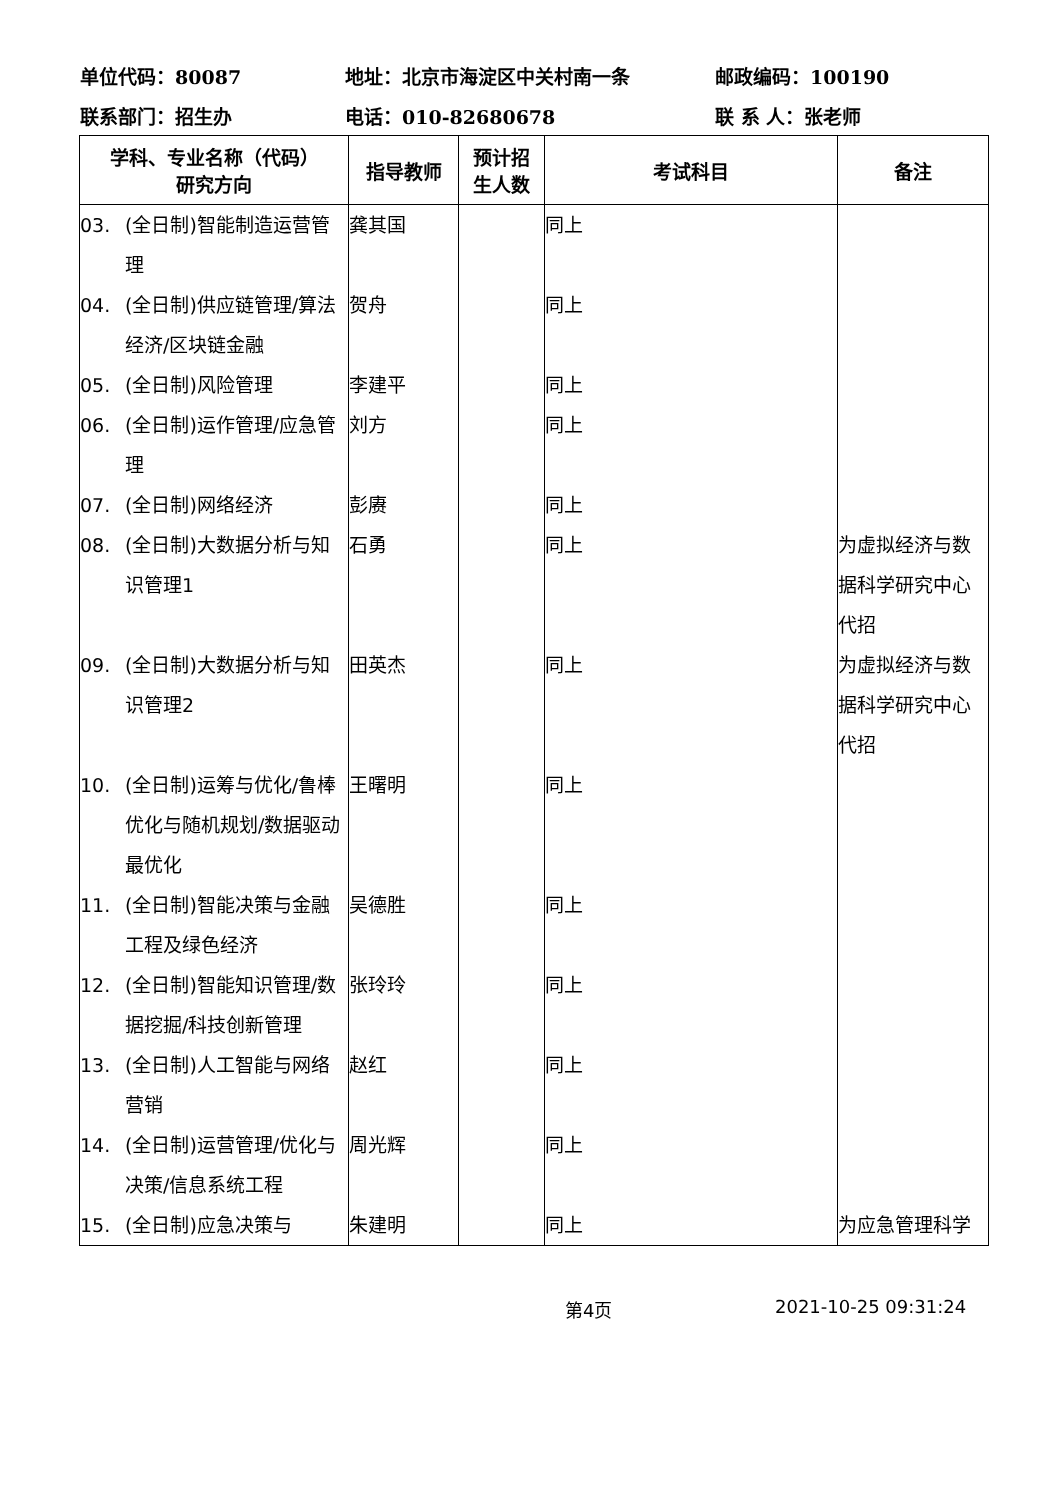单位代码：80087 地址：北京市海淀区中关村南一条 邮政编码：100190
联系部门：招生办 电话：010-82680678 联 系 人：张老师
| 学科、专业名称（代码） 研究方向 | 指导教师 | 预计招 生人数 | 考试科目 | 备注 |
| --- | --- | --- | --- | --- |
| 03. (全日制)智能制造运营管理 | 龚其国 | | 同上 | |
| 04. (全日制)供应链管理/算法经济/区块链金融 | 贺舟 | | 同上 | |
| 05. (全日制)风险管理 | 李建平 | | 同上 | |
| 06. (全日制)运作管理/应急管理 | 刘方 | | 同上 | |
| 07. (全日制)网络经济 | 彭赓 | | 同上 | |
| 08. (全日制)大数据分析与知识管理1 | 石勇 | | 同上 | 为虚拟经济与数据科学研究中心代招 |
| 09. (全日制)大数据分析与知识管理2 | 田英杰 | | 同上 | 为虚拟经济与数据科学研究中心代招 |
| 10. (全日制)运筹与优化/鲁棒优化与随机规划/数据驱动最优化 | 王曙明 | | 同上 | |
| 11. (全日制)智能决策与金融工程及绿色经济 | 吴德胜 | | 同上 | |
| 12. (全日制)智能知识管理/数据挖掘/科技创新管理 | 张玲玲 | | 同上 | |
| 13. (全日制)人工智能与网络营销 | 赵红 | | 同上 | |
| 14. (全日制)运营管理/优化与决策/信息系统工程 | 周光辉 | | 同上 | |
| 15. (全日制)应急决策与 | 朱建明 | | 同上 | 为应急管理科学 |
第4页 2021-10-25 09:31:24